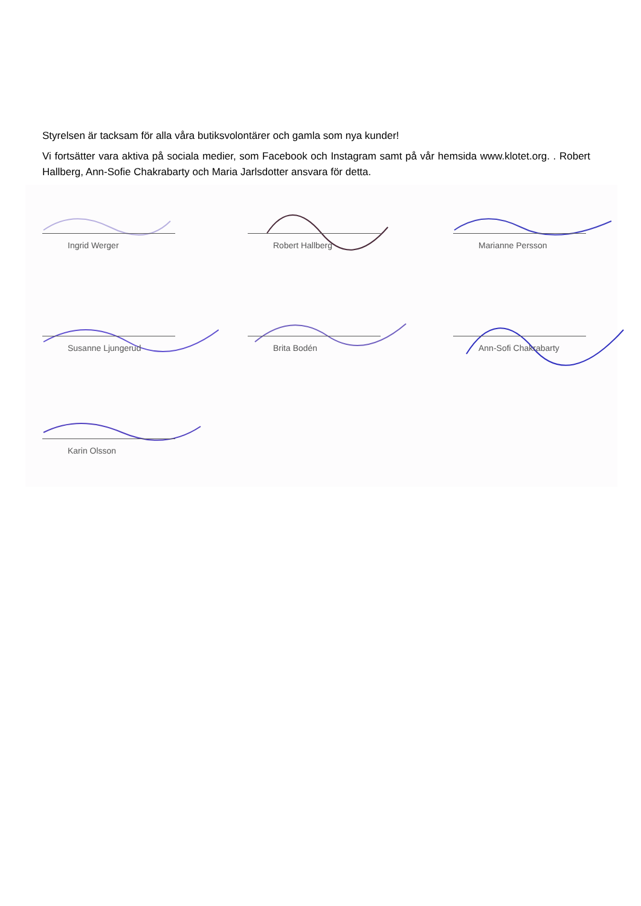Styrelsen är tacksam för alla våra butiksvolontärer och gamla som nya kunder!
Vi fortsätter vara aktiva på sociala medier, som Facebook och Instagram samt på vår hemsida www.klotet.org. . Robert Hallberg, Ann-Sofie Chakrabarty och Maria Jarlsdotter ansvara för detta.
Ingrid Werger
Robert Hallberg
Marianne Persson
Susanne Ljungerud
Brita Bodén
Ann-Sofi Chakrabarty
Karin Olsson